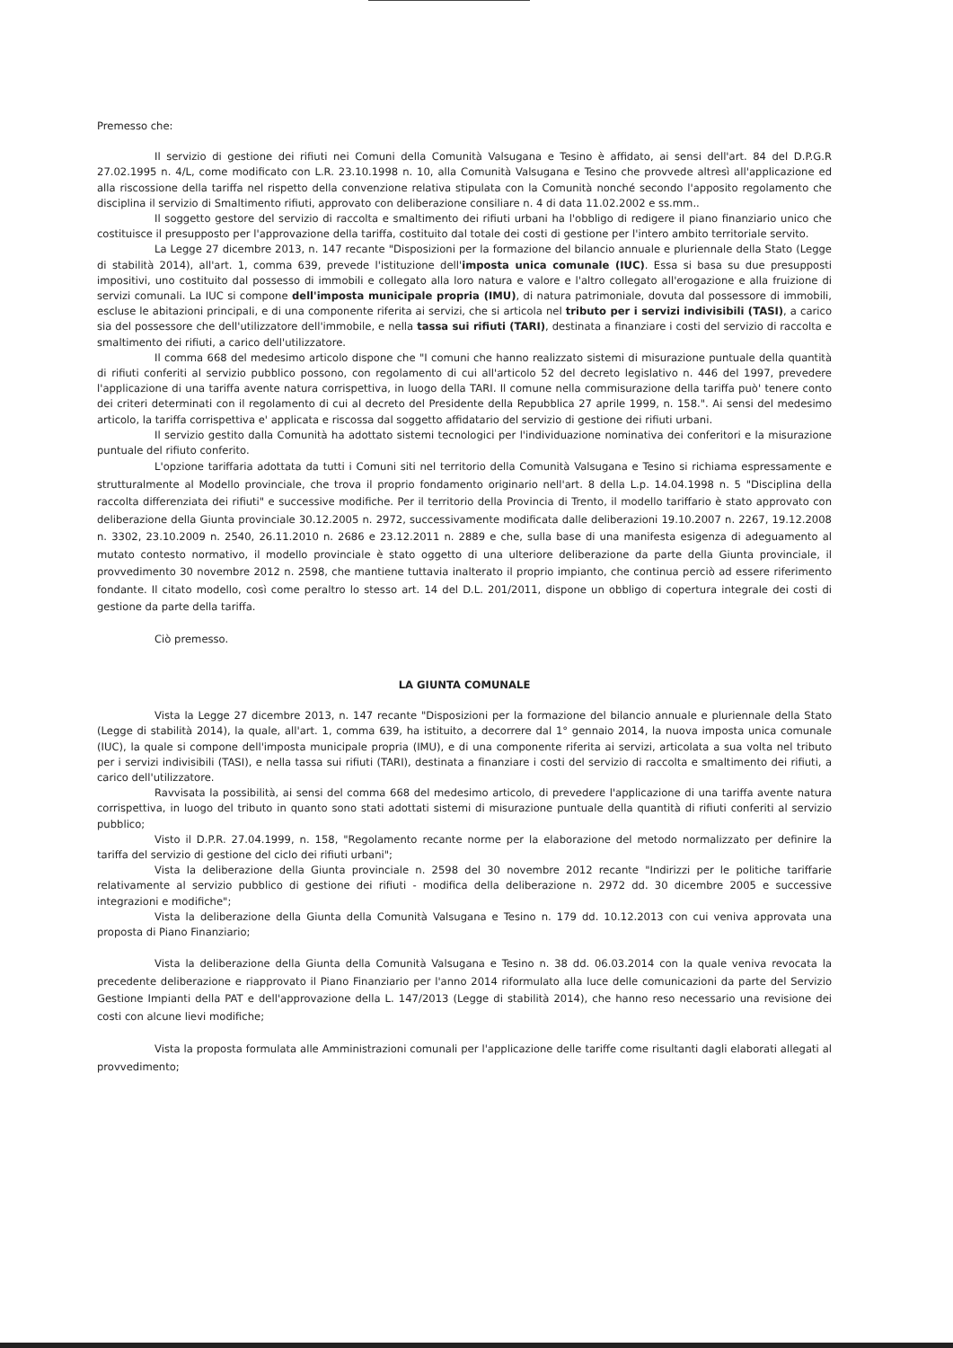Premesso che:
Il servizio di gestione dei rifiuti nei Comuni della Comunità Valsugana e Tesino è affidato, ai sensi dell'art. 84 del D.P.G.R 27.02.1995 n. 4/L, come modificato con L.R. 23.10.1998 n. 10, alla Comunità Valsugana e Tesino che provvede altresì all'applicazione ed alla riscossione della tariffa nel rispetto della convenzione relativa stipulata con la Comunità nonché secondo l'apposito regolamento che disciplina il servizio di Smaltimento rifiuti, approvato con deliberazione consiliare n. 4 di data 11.02.2002 e ss.mm..
Il soggetto gestore del servizio di raccolta e smaltimento dei rifiuti urbani ha l'obbligo di redigere il piano finanziario unico che costituisce il presupposto per l'approvazione della tariffa, costituito dal totale dei costi di gestione per l'intero ambito territoriale servito.
La Legge 27 dicembre 2013, n. 147 recante "Disposizioni per la formazione del bilancio annuale e pluriennale della Stato (Legge di stabilità 2014), all'art. 1, comma 639, prevede l'istituzione dell'imposta unica comunale (IUC). Essa si basa su due presupposti impositivi, uno costituito dal possesso di immobili e collegato alla loro natura e valore e l'altro collegato all'erogazione e alla fruizione di servizi comunali. La IUC si compone dell'imposta municipale propria (IMU), di natura patrimoniale, dovuta dal possessore di immobili, escluse le abitazioni principali, e di una componente riferita ai servizi, che si articola nel tributo per i servizi indivisibili (TASI), a carico sia del possessore che dell'utilizzatore dell'immobile, e nella tassa sui rifiuti (TARI), destinata a finanziare i costi del servizio di raccolta e smaltimento dei rifiuti, a carico dell'utilizzatore.
Il comma 668 del medesimo articolo dispone che "I comuni che hanno realizzato sistemi di misurazione puntuale della quantità di rifiuti conferiti al servizio pubblico possono, con regolamento di cui all'articolo 52 del decreto legislativo n. 446 del 1997, prevedere l'applicazione di una tariffa avente natura corrispettiva, in luogo della TARI. Il comune nella commisurazione della tariffa può' tenere conto dei criteri determinati con il regolamento di cui al decreto del Presidente della Repubblica 27 aprile 1999, n. 158.". Ai sensi del medesimo articolo, la tariffa corrispettiva e' applicata e riscossa dal soggetto affidatario del servizio di gestione dei rifiuti urbani.
Il servizio gestito dalla Comunità ha adottato sistemi tecnologici per l'individuazione nominativa dei conferitori e la misurazione puntuale del rifiuto conferito.
L'opzione tariffaria adottata da tutti i Comuni siti nel territorio della Comunità Valsugana e Tesino si richiama espressamente e strutturalmente al Modello provinciale, che trova il proprio fondamento originario nell'art. 8 della L.p. 14.04.1998 n. 5 "Disciplina della raccolta differenziata dei rifiuti" e successive modifiche. Per il territorio della Provincia di Trento, il modello tariffario è stato approvato con deliberazione della Giunta provinciale 30.12.2005 n. 2972, successivamente modificata dalle deliberazioni 19.10.2007 n. 2267, 19.12.2008 n. 3302, 23.10.2009 n. 2540, 26.11.2010 n. 2686 e 23.12.2011 n. 2889 e che, sulla base di una manifesta esigenza di adeguamento al mutato contesto normativo, il modello provinciale è stato oggetto di una ulteriore deliberazione da parte della Giunta provinciale, il provvedimento 30 novembre 2012 n. 2598, che mantiene tuttavia inalterato il proprio impianto, che continua perciò ad essere riferimento fondante. Il citato modello, così come peraltro lo stesso art. 14 del D.L. 201/2011, dispone un obbligo di copertura integrale dei costi di gestione da parte della tariffa.
Ciò premesso.
LA GIUNTA COMUNALE
Vista la Legge 27 dicembre 2013, n. 147 recante "Disposizioni per la formazione del bilancio annuale e pluriennale della Stato (Legge di stabilità 2014), la quale, all'art. 1, comma 639, ha istituito, a decorrere dal 1° gennaio 2014, la nuova imposta unica comunale (IUC), la quale si compone dell'imposta municipale propria (IMU), e di una componente riferita ai servizi, articolata a sua volta nel tributo per i servizi indivisibili (TASI), e nella tassa sui rifiuti (TARI), destinata a finanziare i costi del servizio di raccolta e smaltimento dei rifiuti, a carico dell'utilizzatore.
Ravvisata la possibilità, ai sensi del comma 668 del medesimo articolo, di prevedere l'applicazione di una tariffa avente natura corrispettiva, in luogo del tributo in quanto sono stati adottati sistemi di misurazione puntuale della quantità di rifiuti conferiti al servizio pubblico;
Visto il D.P.R. 27.04.1999, n. 158, "Regolamento recante norme per la elaborazione del metodo normalizzato per definire la tariffa del servizio di gestione del ciclo dei rifiuti urbani";
Vista la deliberazione della Giunta provinciale n. 2598 del 30 novembre 2012 recante "Indirizzi per le politiche tariffarie relativamente al servizio pubblico di gestione dei rifiuti - modifica della deliberazione n. 2972 dd. 30 dicembre 2005 e successive integrazioni e modifiche";
Vista la deliberazione della Giunta della Comunità Valsugana e Tesino n. 179 dd. 10.12.2013 con cui veniva approvata una proposta di Piano Finanziario;
Vista la deliberazione della Giunta della Comunità Valsugana e Tesino n. 38 dd. 06.03.2014 con la quale veniva revocata la precedente deliberazione e riapprovato il Piano Finanziario per l'anno 2014 riformulato alla luce delle comunicazioni da parte del Servizio Gestione Impianti della PAT e dell'approvazione della L. 147/2013 (Legge di stabilità 2014), che hanno reso necessario una revisione dei costi con alcune lievi modifiche;
Vista la proposta formulata alle Amministrazioni comunali per l'applicazione delle tariffe come risultanti dagli elaborati allegati al provvedimento;